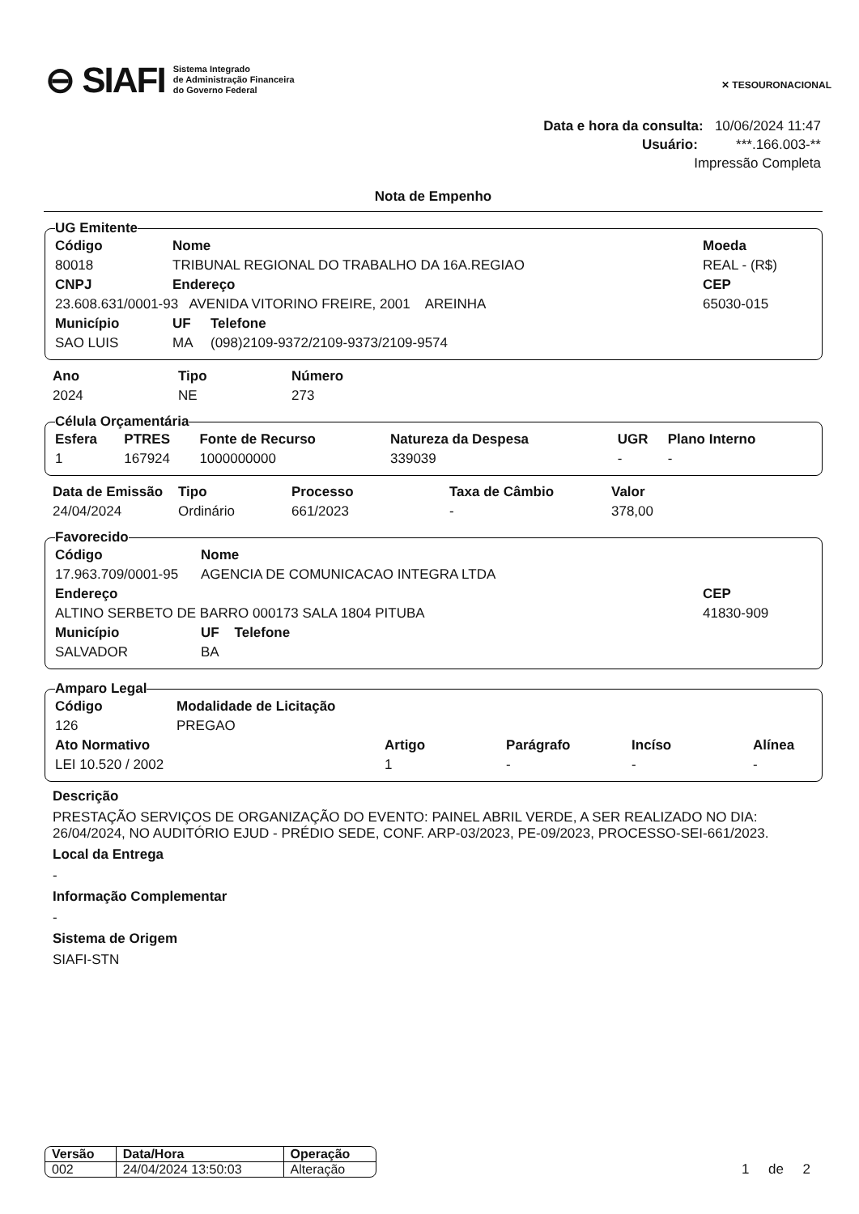⊖ SIAFI Sistema Integrado
de Administração Financeira
do Governo Federal
✕ TESOURONACIONAL
Data e hora da consulta: 10/06/2024 11:47
Usuário: ***.166.003-**
Impressão Completa
Nota de Empenho
UG Emitente
| Código | Nome | | | Moeda |
| --- | --- | --- | --- | --- |
| 80018 | TRIBUNAL REGIONAL DO TRABALHO DA 16A.REGIAO | | | REAL - (R$) |
| CNPJ | | Endereço | | CEP |
| 23.608.631/0001-93 AVENIDA VITORINO FREIRE, 2001 AREINHA | | | | 65030-015 |
| Município | | UF | Telefone | |
| SAO LUIS | | MA | (098)2109-9372/2109-9373/2109-9574 | |
| Ano | Tipo | Número |
| --- | --- | --- |
| 2024 | NE | 273 |
Célula Orçamentária
| Esfera | PTRES | Fonte de Recurso | Natureza da Despesa | UGR | Plano Interno |
| --- | --- | --- | --- | --- | --- |
| 1 | 167924 | 1000000000 | 339039 | - | - |
| Data de Emissão | Tipo | Processo | Taxa de Câmbio | Valor |
| --- | --- | --- | --- | --- |
| 24/04/2024 | Ordinário | 661/2023 | - | 378,00 |
Favorecido
| Código | Nome | | |
| --- | --- | --- | --- |
| 17.963.709/0001-95 | AGENCIA DE COMUNICACAO INTEGRA LTDA | | |
| Endereço | | | CEP |
| ALTINO SERBETO DE BARRO 000173 SALA 1804 PITUBA | | | 41830-909 |
| Município | | UF Telefone | |
| SALVADOR | | BA | |
Amparo Legal
| Código | Modalidade de Licitação | | | | |
| --- | --- | --- | --- | --- | --- |
| 126 | PREGAO | | | | |
| Ato Normativo | | Artigo | Parágrafo | Incíso | Alínea |
| LEI 10.520 / 2002 | | 1 | - | - | - |
Descrição
PRESTAÇÃO SERVIÇOS DE ORGANIZAÇÃO DO EVENTO: PAINEL ABRIL VERDE, A SER REALIZADO NO DIA: 26/04/2024, NO AUDITÓRIO EJUD - PRÉDIO SEDE, CONF. ARP-03/2023, PE-09/2023, PROCESSO-SEI-661/2023.
Local da Entrega
-
Informação Complementar
-
Sistema de Origem
SIAFI-STN
| Versão | Data/Hora | Operação |
| --- | --- | --- |
| 002 | 24/04/2024 13:50:03 | Alteração |
1 de 2